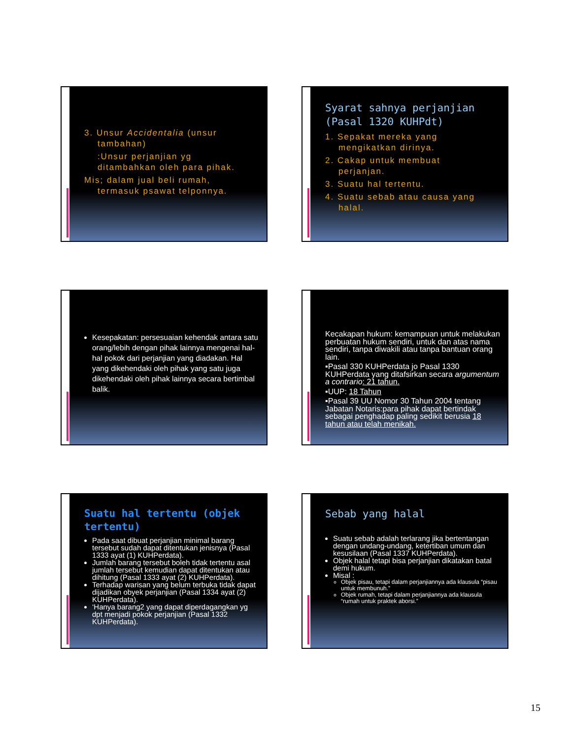3. Unsur Accidentalia (unsur
tambahan)
:Unsur perjanjian yg
ditambahkan oleh para pihak.
Mis; dalam jual beli rumah,
termasuk psawat telponnya.
Syarat sahnya perjanjian (Pasal 1320 KUHPdt)
1. Sepakat mereka yang
mengikatkan dirinya.
2. Cakap untuk membuat
perjanjan.
3. Suatu hal tertentu.
4. Suatu sebab atau causa yang
halal.
Kesepakatan: persesuaian kehendak antara satu orang/lebih dengan pihak lainnya mengenai hal- hal pokok dari perjanjian yang diadakan. Hal yang dikehendaki oleh pihak yang satu juga dikehendaki oleh pihak lainnya secara bertimbal balik.
Kecakapan hukum: kemampuan untuk melakukan perbuatan hukum sendiri, untuk dan atas nama sendiri, tanpa diwakili atau tanpa bantuan orang lain.
▪Pasal 330 KUHPerdata jo Pasal 1330 KUHPerdata yang ditafsirkan secara argumentum a contrario: 21 tahun.
▪UUP: 18 Tahun
▪Pasal 39 UU Nomor 30 Tahun 2004 tentang Jabatan Notaris:para pihak dapat bertindak sebagai penghadap paling sedikit berusia 18 tahun atau telah menikah.
Suatu hal tertentu (objek tertentu)
Pada saat dibuat perjanjian minimal barang tersebut sudah dapat ditentukan jenisnya (Pasal 1333 ayat (1) KUHPerdata).
Jumlah barang tersebut boleh tidak tertentu asal jumlah tersebut kemudian dapat ditentukan atau dihitung (Pasal 1333 ayat (2) KUHPerdata).
Terhadap warisan yang belum terbuka tidak dapat dijadikan obyek perjanjian (Pasal 1334 ayat (2) KUHPerdata).
‘Hanya barang2 yang dapat diperdagangkan yg dpt menjadi pokok perjanjian (Pasal 1332 KUHPerdata).
Sebab yang halal
Suatu sebab adalah terlarang jika bertentangan dengan undang-undang, ketertiban umum dan kesusilaan (Pasal 1337 KUHPerdata).
Objek halal tetapi bisa perjanjian dikatakan batal demi hukum.
Misal :
Objek pisau, tetapi dalam perjanjiannya ada klausula “pisau untuk membunuh.”
Objek rumah, tetapi dalam perjanjiannya ada klausula “rumah untuk praktek aborsi.”
15